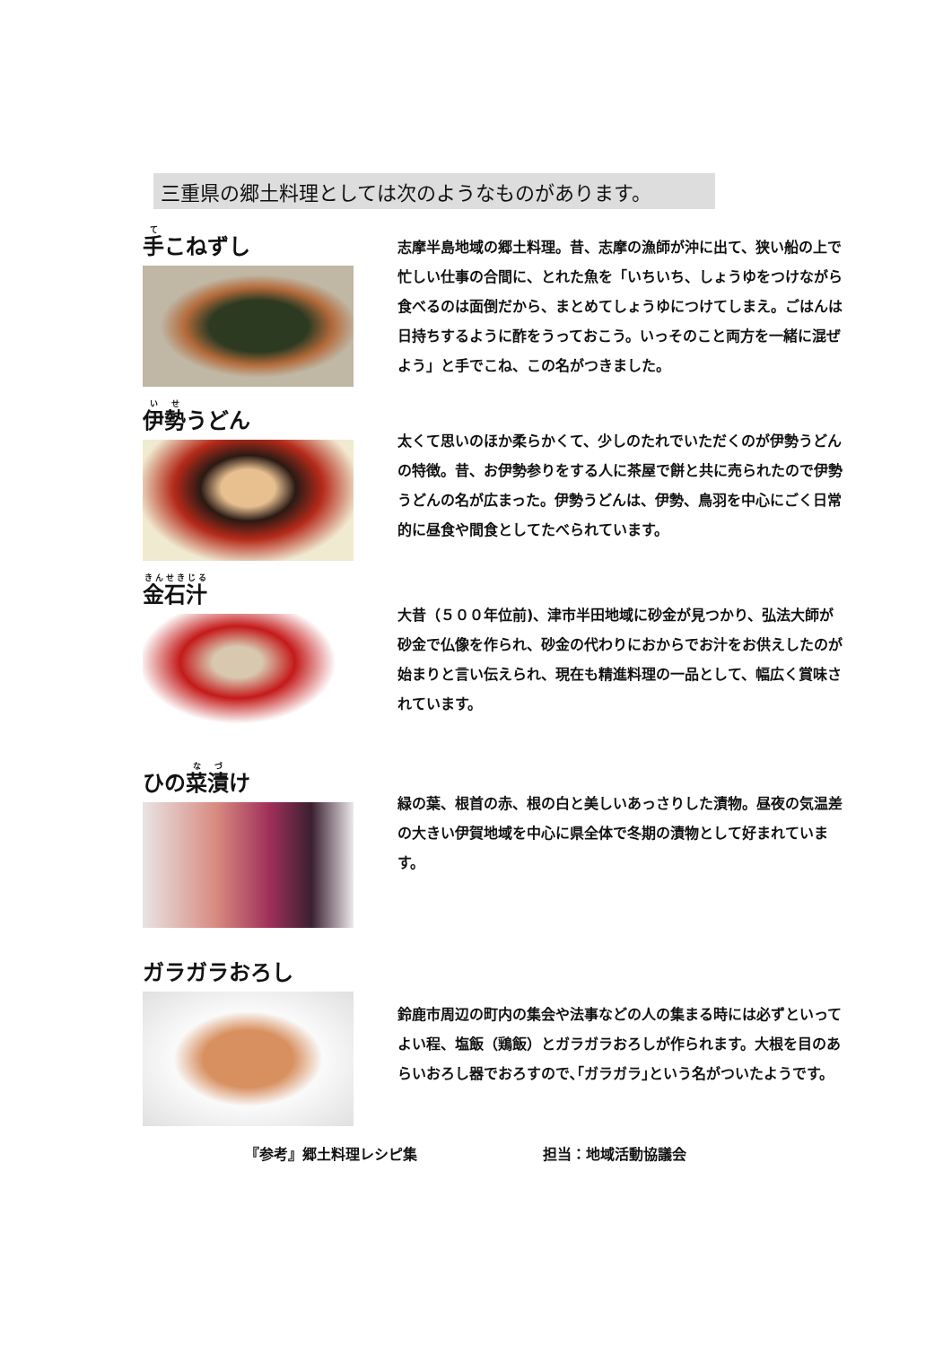三重県の郷土料理としては次のようなものがあります。
手こねずし
志摩半島地域の郷土料理。昔、志摩の漁師が沖に出て、狭い船の上で忙しい仕事の合間に、とれた魚を「いちいち、しょうゆをつけながら食べるのは面倒だから、まとめてしょうゆにつけてしまえ。ごはんは日持ちするように酢をうっておこう。いっそのこと両方を一緒に混ぜよう」と手でこね、この名がつきました。
伊勢うどん
太くて思いのほか柔らかくて、少しのたれでいただくのが伊勢うどんの特徴。昔、お伊勢参りをする人に茶屋で餅と共に売られたので伊勢うどんの名が広まった。伊勢うどんは、伊勢、鳥羽を中心にごく日常的に昼食や間食としてたべられています。
金石汁
大昔（５００年位前)、津市半田地域に砂金が見つかり、弘法大師が砂金で仏像を作られ、砂金の代わりにおからでお汁をお供えしたのが始まりと言い伝えられ、現在も精進料理の一品として、幅広く賞味されています。
ひの菜漬け
緑の葉、根首の赤、根の白と美しいあっさりした漬物。昼夜の気温差の大きい伊賀地域を中心に県全体で冬期の漬物として好まれています。
ガラガラおろし
鈴鹿市周辺の町内の集会や法事などの人の集まる時には必ずといってよい程、塩飯（鶏飯）とガラガラおろしが作られます。大根を目のあらいおろし器でおろすので､｢ガラガラ｣という名がついたようです。
『参考』郷土料理レシピ集 担当：地域活動協議会